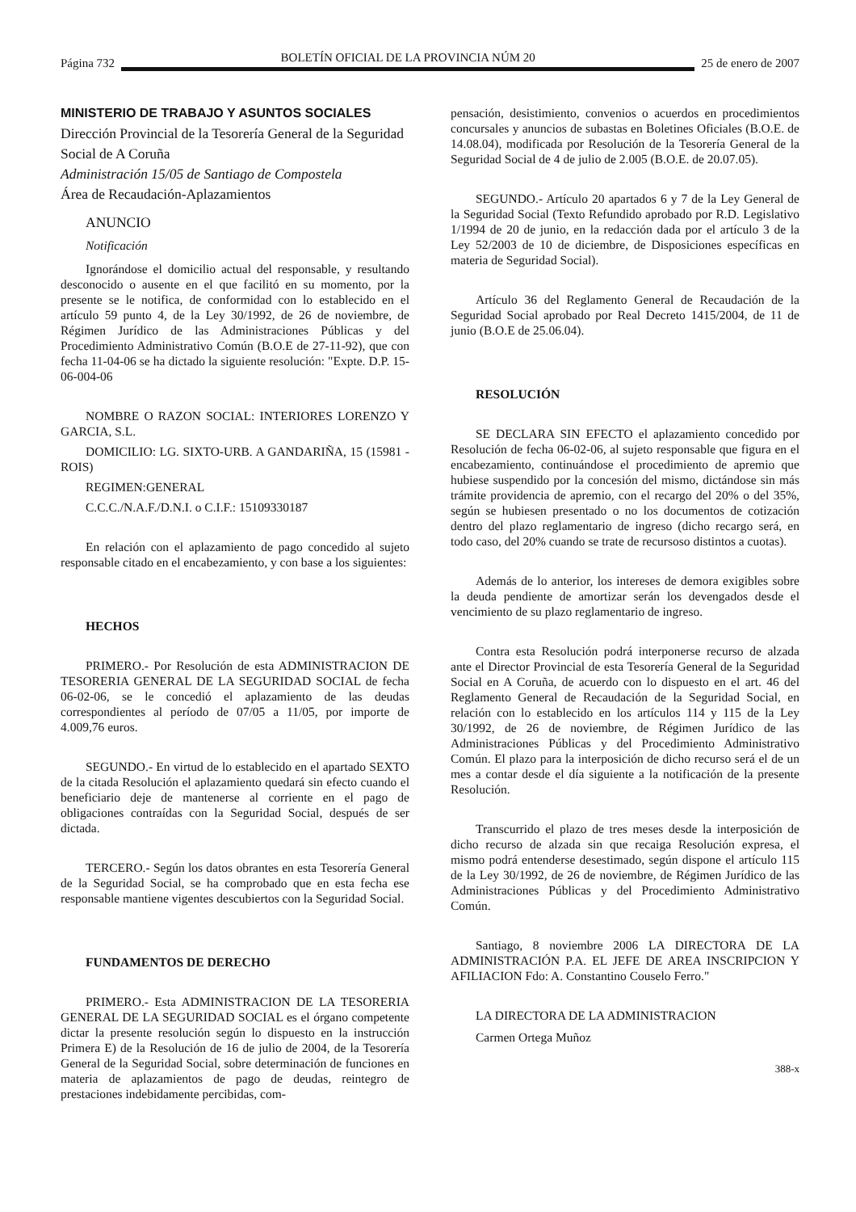Página 732 BOLETÍN OFICIAL DE LA PROVINCIA NÚM 20 25 de enero de 2007
MINISTERIO DE TRABAJO Y ASUNTOS SOCIALES
Dirección Provincial de la Tesorería General de la Seguridad Social de A Coruña
Administración 15/05 de Santiago de Compostela
Área de Recaudación-Aplazamientos
ANUNCIO
Notificación
Ignorándose el domicilio actual del responsable, y resultando desconocido o ausente en el que facilitó en su momento, por la presente se le notifica, de conformidad con lo establecido en el artículo 59 punto 4, de la Ley 30/1992, de 26 de noviembre, de Régimen Jurídico de las Administraciones Públicas y del Procedimiento Administrativo Común (B.O.E de 27-11-92), que con fecha 11-04-06 se ha dictado la siguiente resolución: "Expte. D.P. 15-06-004-06
NOMBRE O RAZON SOCIAL: INTERIORES LORENZO Y GARCIA, S.L.
DOMICILIO: LG. SIXTO-URB. A GANDARIÑA, 15 (15981 - ROIS)
REGIMEN:GENERAL
C.C.C./N.A.F./D.N.I. o C.I.F.: 15109330187
En relación con el aplazamiento de pago concedido al sujeto responsable citado en el encabezamiento, y con base a los siguientes:
HECHOS
PRIMERO.- Por Resolución de esta ADMINISTRACION DE TESORERIA GENERAL DE LA SEGURIDAD SOCIAL de fecha 06-02-06, se le concedió el aplazamiento de las deudas correspondientes al período de 07/05 a 11/05, por importe de 4.009,76 euros.
SEGUNDO.- En virtud de lo establecido en el apartado SEXTO de la citada Resolución el aplazamiento quedará sin efecto cuando el beneficiario deje de mantenerse al corriente en el pago de obligaciones contraídas con la Seguridad Social, después de ser dictada.
TERCERO.- Según los datos obrantes en esta Tesorería General de la Seguridad Social, se ha comprobado que en esta fecha ese responsable mantiene vigentes descubiertos con la Seguridad Social.
FUNDAMENTOS DE DERECHO
PRIMERO.- Esta ADMINISTRACION DE LA TESORERIA GENERAL DE LA SEGURIDAD SOCIAL es el órgano competente dictar la presente resolución según lo dispuesto en la instrucción Primera E) de la Resolución de 16 de julio de 2004, de la Tesorería General de la Seguridad Social, sobre determinación de funciones en materia de aplazamientos de pago de deudas, reintegro de prestaciones indebidamente percibidas, com-
pensación, desistimiento, convenios o acuerdos en procedimientos concursales y anuncios de subastas en Boletines Oficiales (B.O.E. de 14.08.04), modificada por Resolución de la Tesorería General de la Seguridad Social de 4 de julio de 2.005 (B.O.E. de 20.07.05).
SEGUNDO.- Artículo 20 apartados 6 y 7 de la Ley General de la Seguridad Social (Texto Refundido aprobado por R.D. Legislativo 1/1994 de 20 de junio, en la redacción dada por el artículo 3 de la Ley 52/2003 de 10 de diciembre, de Disposiciones específicas en materia de Seguridad Social).
Artículo 36 del Reglamento General de Recaudación de la Seguridad Social aprobado por Real Decreto 1415/2004, de 11 de junio (B.O.E de 25.06.04).
RESOLUCIÓN
SE DECLARA SIN EFECTO el aplazamiento concedido por Resolución de fecha 06-02-06, al sujeto responsable que figura en el encabezamiento, continuándose el procedimiento de apremio que hubiese suspendido por la concesión del mismo, dictándose sin más trámite providencia de apremio, con el recargo del 20% o del 35%, según se hubiesen presentado o no los documentos de cotización dentro del plazo reglamentario de ingreso (dicho recargo será, en todo caso, del 20% cuando se trate de recursoso distintos a cuotas).
Además de lo anterior, los intereses de demora exigibles sobre la deuda pendiente de amortizar serán los devengados desde el vencimiento de su plazo reglamentario de ingreso.
Contra esta Resolución podrá interponerse recurso de alzada ante el Director Provincial de esta Tesorería General de la Seguridad Social en A Coruña, de acuerdo con lo dispuesto en el art. 46 del Reglamento General de Recaudación de la Seguridad Social, en relación con lo establecido en los artículos 114 y 115 de la Ley 30/1992, de 26 de noviembre, de Régimen Jurídico de las Administraciones Públicas y del Procedimiento Administrativo Común. El plazo para la interposición de dicho recurso será el de un mes a contar desde el día siguiente a la notificación de la presente Resolución.
Transcurrido el plazo de tres meses desde la interposición de dicho recurso de alzada sin que recaiga Resolución expresa, el mismo podrá entenderse desestimado, según dispone el artículo 115 de la Ley 30/1992, de 26 de noviembre, de Régimen Jurídico de las Administraciones Públicas y del Procedimiento Administrativo Común.
Santiago, 8 noviembre 2006 LA DIRECTORA DE LA ADMINISTRACIÓN P.A. EL JEFE DE AREA INSCRIPCION Y AFILIACION Fdo: A. Constantino Couselo Ferro."
LA DIRECTORA DE LA ADMINISTRACION
Carmen Ortega Muñoz
388-x